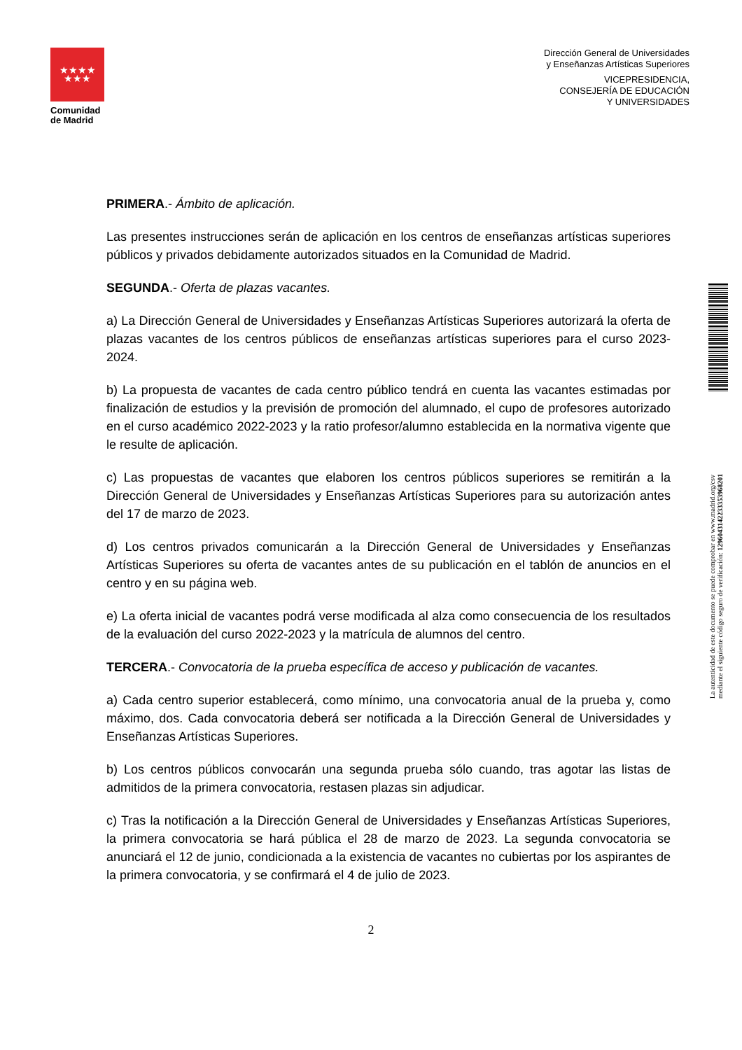★★★★
★★★
Comunidad
de Madrid
Dirección General de Universidades
y Enseñanzas Artísticas Superiores
VICEPRESIDENCIA,
CONSEJERÍA DE EDUCACIÓN
Y UNIVERSIDADES
PRIMERA.- Ámbito de aplicación.
Las presentes instrucciones serán de aplicación en los centros de enseñanzas artísticas superiores públicos y privados debidamente autorizados situados en la Comunidad de Madrid.
SEGUNDA.- Oferta de plazas vacantes.
a) La Dirección General de Universidades y Enseñanzas Artísticas Superiores autorizará la oferta de plazas vacantes de los centros públicos de enseñanzas artísticas superiores para el curso 2023-2024.
b) La propuesta de vacantes de cada centro público tendrá en cuenta las vacantes estimadas por finalización de estudios y la previsión de promoción del alumnado, el cupo de profesores autorizado en el curso académico 2022-2023 y la ratio profesor/alumno establecida en la normativa vigente que le resulte de aplicación.
c) Las propuestas de vacantes que elaboren los centros públicos superiores se remitirán a la Dirección General de Universidades y Enseñanzas Artísticas Superiores para su autorización antes del 17 de marzo de 2023.
d) Los centros privados comunicarán a la Dirección General de Universidades y Enseñanzas Artísticas Superiores su oferta de vacantes antes de su publicación en el tablón de anuncios en el centro y en su página web.
e) La oferta inicial de vacantes podrá verse modificada al alza como consecuencia de los resultados de la evaluación del curso 2022-2023 y la matrícula de alumnos del centro.
TERCERA.- Convocatoria de la prueba específica de acceso y publicación de vacantes.
a) Cada centro superior establecerá, como mínimo, una convocatoria anual de la prueba y, como máximo, dos. Cada convocatoria deberá ser notificada a la Dirección General de Universidades y Enseñanzas Artísticas Superiores.
b) Los centros públicos convocarán una segunda prueba sólo cuando, tras agotar las listas de admitidos de la primera convocatoria, restasen plazas sin adjudicar.
c) Tras la notificación a la Dirección General de Universidades y Enseñanzas Artísticas Superiores, la primera convocatoria se hará pública el 28 de marzo de 2023. La segunda convocatoria se anunciará el 12 de junio, condicionada a la existencia de vacantes no cubiertas por los aspirantes de la primera convocatoria, y se confirmará el 4 de julio de 2023.
2
La autenticidad de este documento se puede comprobar en www.madrid.org/csv
mediante el siguiente código seguro de verificación: 1296043142233353968201